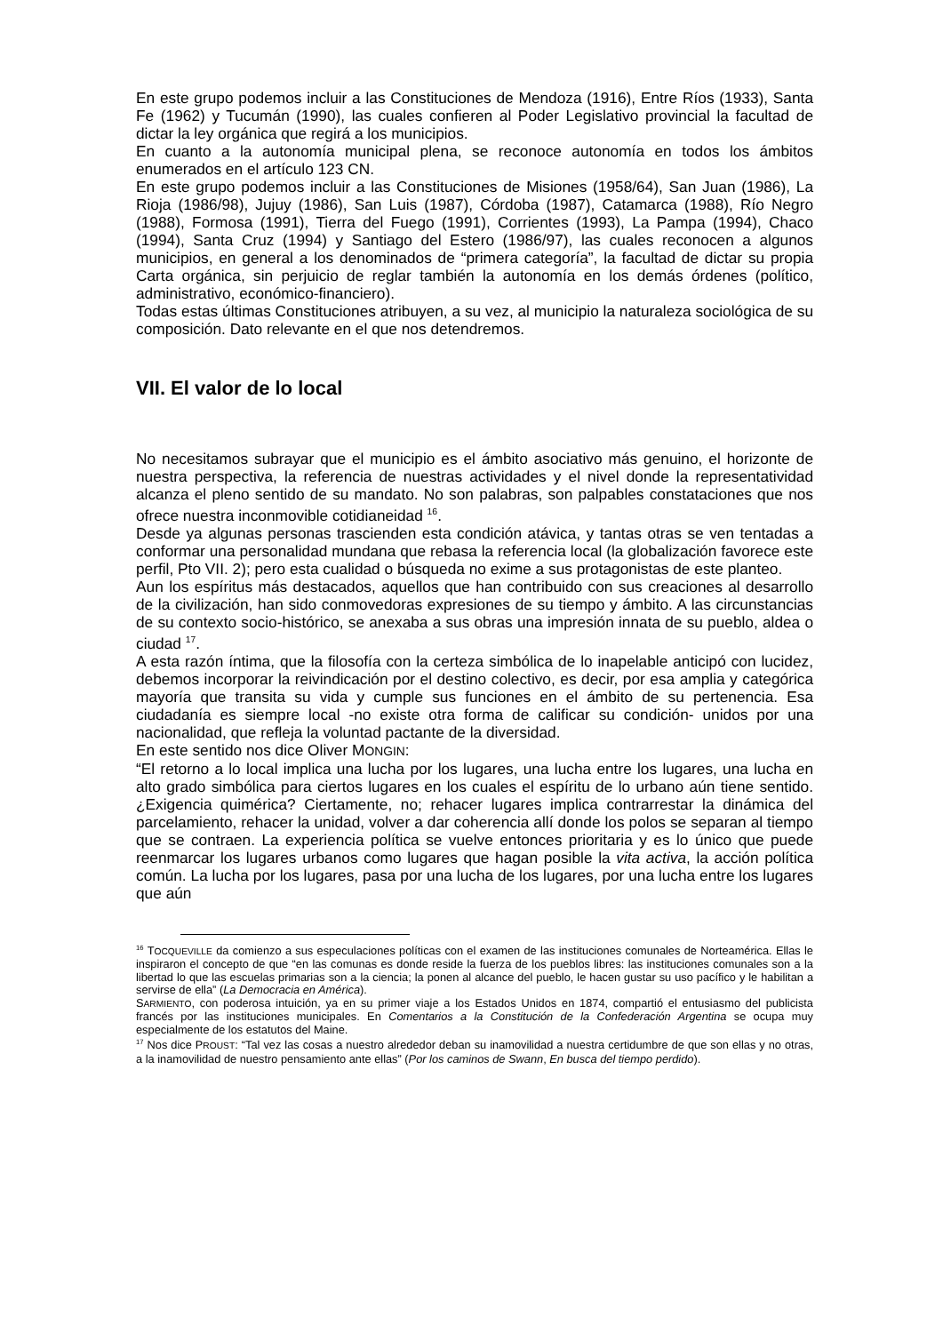En este grupo podemos incluir a las Constituciones de Mendoza (1916), Entre Ríos (1933), Santa Fe (1962) y Tucumán (1990), las cuales confieren al Poder Legislativo provincial la facultad de dictar la ley orgánica que regirá a los municipios.
En cuanto a la autonomía municipal plena, se reconoce autonomía en todos los ámbitos enumerados en el artículo 123 CN.
En este grupo podemos incluir a las Constituciones de Misiones (1958/64), San Juan (1986), La Rioja (1986/98), Jujuy (1986), San Luis (1987), Córdoba (1987), Catamarca (1988), Río Negro (1988), Formosa (1991), Tierra del Fuego (1991), Corrientes (1993), La Pampa (1994), Chaco (1994), Santa Cruz (1994) y Santiago del Estero (1986/97), las cuales reconocen a algunos municipios, en general a los denominados de “primera categoría”, la facultad de dictar su propia Carta orgánica, sin perjuicio de reglar también la autonomía en los demás órdenes (político, administrativo, económico-financiero).
Todas estas últimas Constituciones atribuyen, a su vez, al municipio la naturaleza sociológica de su composición. Dato relevante en el que nos detendremos.
VII. El valor de lo local
No necesitamos subrayar que el municipio es el ámbito asociativo más genuino, el horizonte de nuestra perspectiva, la referencia de nuestras actividades y el nivel donde la representatividad alcanza el pleno sentido de su mandato. No son palabras, son palpables constataciones que nos ofrece nuestra inconmovible cotidianeidad <sup>16</sup>.
Desde ya algunas personas trascienden esta condición atávica, y tantas otras se ven tentadas a conformar una personalidad mundana que rebasa la referencia local (la globalización favorece este perfil, Pto VII. 2); pero esta cualidad o búsqueda no exime a sus protagonistas de este planteo.
Aun los espíritus más destacados, aquellos que han contribuido con sus creaciones al desarrollo de la civilización, han sido conmovedoras expresiones de su tiempo y ámbito. A las circunstancias de su contexto socio-histórico, se anexaba a sus obras una impresión innata de su pueblo, aldea o ciudad <sup>17</sup>.
A esta razón íntima, que la filosofía con la certeza simbólica de lo inapelable anticipó con lucidez, debemos incorporar la reivindicación por el destino colectivo, es decir, por esa amplia y categórica mayoría que transita su vida y cumple sus funciones en el ámbito de su pertenencia. Esa ciudadanía es siempre local -no existe otra forma de calificar su condición- unidos por una nacionalidad, que refleja la voluntad pactante de la diversidad.
En este sentido nos dice Oliver MONGIN:
“El retorno a lo local implica una lucha por los lugares, una lucha entre los lugares, una lucha en alto grado simbólica para ciertos lugares en los cuales el espíritu de lo urbano aún tiene sentido. ¿Exigencia quimérica? Ciertamente, no; rehacer lugares implica contrarrestar la dinámica del parcelamiento, rehacer la unidad, volver a dar coherencia allí donde los polos se separan al tiempo que se contraen. La experiencia política se vuelve entonces prioritaria y es lo único que puede reenmarcar los lugares urbanos como lugares que hagan posible la vita activa, la acción política común. La lucha por los lugares, pasa por una lucha de los lugares, por una lucha entre los lugares que aún
<sup>16</sup> TOCQUEVILLE da comienzo a sus especulaciones políticas con el examen de las instituciones comunales de Norteamérica. Ellas le inspiraron el concepto de que “en las comunas es donde reside la fuerza de los pueblos libres: las instituciones comunales son a la libertad lo que las escuelas primarias son a la ciencia; la ponen al alcance del pueblo, le hacen gustar su uso pacífico y le habilitan a servirse de ella” (La Democracia en América).
SARMIENTO, con poderosa intuición, ya en su primer viaje a los Estados Unidos en 1874, compartió el entusiasmo del publicista francés por las instituciones municipales. En Comentarios a la Constitución de la Confederación Argentina se ocupa muy especialmente de los estatutos del Maine.
<sup>17</sup> Nos dice PROUST: “Tal vez las cosas a nuestro alrededor deban su inamovilidad a nuestra certidumbre de que son ellas y no otras, a la inamovilidad de nuestro pensamiento ante ellas” (Por los caminos de Swann, En busca del tiempo perdido).